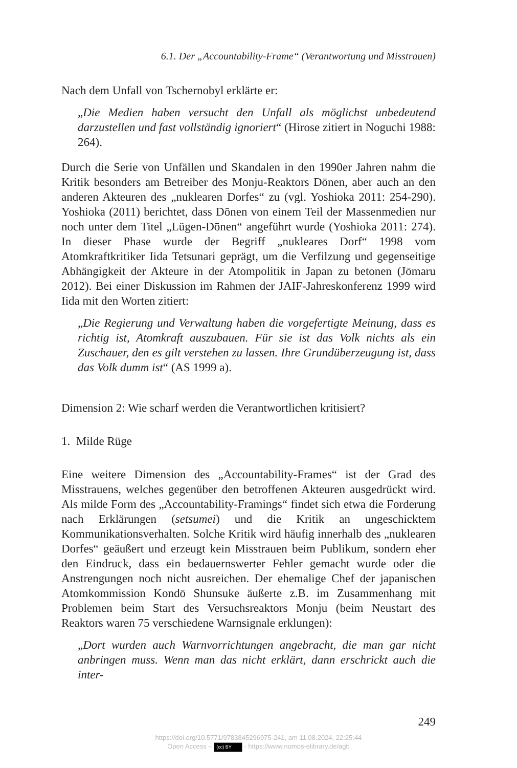6.1. Der „Accountability-Frame“ (Verantwortung und Misstrauen)
Nach dem Unfall von Tschernobyl erklärte er:
„Die Medien haben versucht den Unfall als möglichst unbedeutend darzustellen und fast vollständig ignoriert“ (Hirose zitiert in Noguchi 1988: 264).
Durch die Serie von Unfällen und Skandalen in den 1990er Jahren nahm die Kritik besonders am Betreiber des Monju-Reaktors Dōnen, aber auch an den anderen Akteuren des „nuklearen Dorfes“ zu (vgl. Yoshioka 2011: 254-290). Yoshioka (2011) berichtet, dass Dōnen von einem Teil der Massenmedien nur noch unter dem Titel „Lügen-Dōnen“ angeführt wurde (Yoshioka 2011: 274). In dieser Phase wurde der Begriff „nukleares Dorf“ 1998 vom Atomkraftkritiker Iida Tetsunari geprägt, um die Verfilzung und gegenseitige Abhängigkeit der Akteure in der Atompolitik in Japan zu betonen (Jōmaru 2012). Bei einer Diskussion im Rahmen der JAIF-Jahreskonferenz 1999 wird Iida mit den Worten zitiert:
„Die Regierung und Verwaltung haben die vorgefertigte Meinung, dass es richtig ist, Atomkraft auszubauen. Für sie ist das Volk nichts als ein Zuschauer, den es gilt verstehen zu lassen. Ihre Grundüberzeugung ist, dass das Volk dumm ist“ (AS 1999 a).
Dimension 2: Wie scharf werden die Verantwortlichen kritisiert?
1. Milde Rüge
Eine weitere Dimension des „Accountability-Frames“ ist der Grad des Misstrauens, welches gegenüber den betroffenen Akteuren ausgedrückt wird. Als milde Form des „Accountability-Framings“ findet sich etwa die Forderung nach Erklärungen (setsumei) und die Kritik an ungeschicktem Kommunikationsverhalten. Solche Kritik wird häufig innerhalb des „nuklearen Dorfes“ geäußert und erzeugt kein Misstrauen beim Publikum, sondern eher den Eindruck, dass ein bedauernswerter Fehler gemacht wurde oder die Anstrengungen noch nicht ausreichen. Der ehemalige Chef der japanischen Atomkommission Kondō Shunsuke äußerte z.B. im Zusammenhang mit Problemen beim Start des Versuchsreaktors Monju (beim Neustart des Reaktors waren 75 verschiedene Warnsignale erklungen):
„Dort wurden auch Warnvorrichtungen angebracht, die man gar nicht anbringen muss. Wenn man das nicht erklärt, dann erschrickt auch die inter-
249
https://doi.org/10.5771/9783845296975-241, am 11.08.2024, 22:25:44
Open Access – (cc) BY - https://www.nomos-elibrary.de/agb